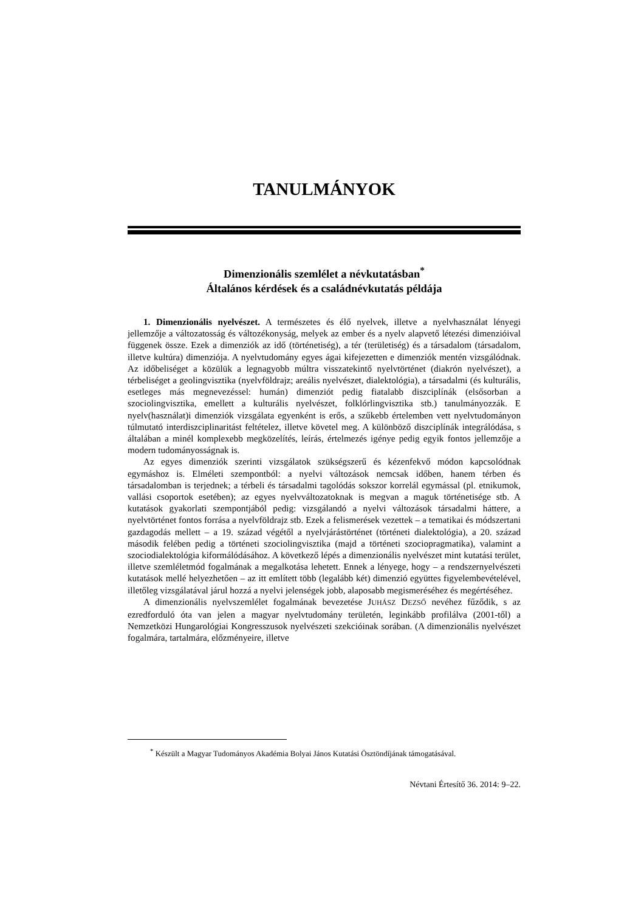TANULMÁNYOK
Dimenzionális szemlélet a névkutatásban<sup>*</sup>
Általános kérdések és a családnévkutatás példája
1. Dimenzionális nyelvészet. A természetes és élő nyelvek, illetve a nyelvhasználat lényegi jellemzője a változatosság és változékonyság, melyek az ember és a nyelv alapvető létezési dimenzióival függenek össze. Ezek a dimenziók az idő (történetiség), a tér (területiség) és a társadalom (társadalom, illetve kultúra) dimenziója. A nyelvtudomány egyes ágai kifejezetten e dimenziók mentén vizsgálódnak. Az időbeliséget a közülük a legnagyobb múltra visszatekintő nyelvtörténet (diakrón nyelvészet), a térbeliséget a geolingvisztika (nyelvföldrajz; areális nyelvészet, dialektológia), a társadalmi (és kulturális, esetleges más megnevezéssel: humán) dimenziót pedig fiatalabb diszciplínák (elsősorban a szociolingvisztika, emellett a kulturális nyelvészet, folklórlingvisztika stb.) tanulmányozzák. E nyelv(használat)i dimenziók vizsgálata egyenként is erős, a szűkebb értelemben vett nyelvtudományon túlmutató interdiszciplinaritást feltételez, illetve követel meg. A különböző diszciplínák integrálódása, s általában a minél komplexebb megközelítés, leírás, értelmezés igénye pedig egyik fontos jellemzője a modern tudományosságnak is.
Az egyes dimenziók szerinti vizsgálatok szükségszerű és kézenfekvő módon kapcsolódnak egymáshoz is. Elméleti szempontból: a nyelvi változások nemcsak időben, hanem térben és társadalomban is terjednek; a térbeli és társadalmi tagolódás sokszor korrelál egymással (pl. etnikumok, vallási csoportok esetében); az egyes nyelvváltozatoknak is megvan a maguk történetisége stb. A kutatások gyakorlati szempontjából pedig: vizsgálandó a nyelvi változások társadalmi háttere, a nyelvtörténet fontos forrása a nyelvföldrajz stb. Ezek a felismerések vezettek – a tematikai és módszertani gazdagodás mellett – a 19. század végétől a nyelvjárástörténet (történeti dialektológia), a 20. század második felében pedig a történeti szociolingvisztika (majd a történeti szociopragmatika), valamint a szociodialektológia kiformálódásához. A következő lépés a dimenzionális nyelvészet mint kutatási terület, illetve szemléletmód fogalmának a megalkotása lehetett. Ennek a lényege, hogy – a rendszernyelvészeti kutatások mellé helyezhetően – az itt említett több (legalább két) dimenzió együttes figyelembevételével, illetőleg vizsgálatával járul hozzá a nyelvi jelenségek jobb, alaposabb megismeréséhez és megértéséhez.
A dimenzionális nyelvszemlélet fogalmának bevezetése JUHÁSZ DEZSŐ nevéhez fűződik, s az ezredforduló óta van jelen a magyar nyelvtudomány területén, leginkább profilálva (2001-től) a Nemzetközi Hungarológiai Kongresszusok nyelvészeti szekcióinak sorában. (A dimenzionális nyelvészet fogalmára, tartalmára, előzményeire, illetve
<sup>*</sup> Készült a Magyar Tudományos Akadémia Bolyai János Kutatási Ösztöndíjának támogatásával.
Névtani Értesítő 36. 2014: 9–22.